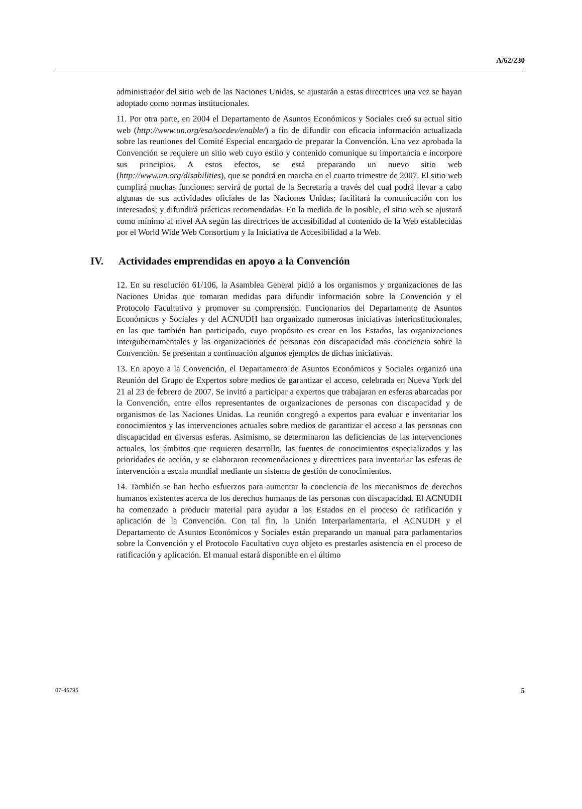A/62/230
administrador del sitio web de las Naciones Unidas, se ajustarán a estas directrices una vez se hayan adoptado como normas institucionales.
11. Por otra parte, en 2004 el Departamento de Asuntos Económicos y Sociales creó su actual sitio web (http://www.un.org/esa/socdev/enable/) a fin de difundir con eficacia información actualizada sobre las reuniones del Comité Especial encargado de preparar la Convención. Una vez aprobada la Convención se requiere un sitio web cuyo estilo y contenido comunique su importancia e incorpore sus principios. A estos efectos, se está preparando un nuevo sitio web (http://www.un.org/disabilities), que se pondrá en marcha en el cuarto trimestre de 2007. El sitio web cumplirá muchas funciones: servirá de portal de la Secretaría a través del cual podrá llevar a cabo algunas de sus actividades oficiales de las Naciones Unidas; facilitará la comunicación con los interesados; y difundirá prácticas recomendadas. En la medida de lo posible, el sitio web se ajustará como mínimo al nivel AA según las directrices de accesibilidad al contenido de la Web establecidas por el World Wide Web Consortium y la Iniciativa de Accesibilidad a la Web.
IV. Actividades emprendidas en apoyo a la Convención
12. En su resolución 61/106, la Asamblea General pidió a los organismos y organizaciones de las Naciones Unidas que tomaran medidas para difundir información sobre la Convención y el Protocolo Facultativo y promover su comprensión. Funcionarios del Departamento de Asuntos Económicos y Sociales y del ACNUDH han organizado numerosas iniciativas interinstitucionales, en las que también han participado, cuyo propósito es crear en los Estados, las organizaciones intergubernamentales y las organizaciones de personas con discapacidad más conciencia sobre la Convención. Se presentan a continuación algunos ejemplos de dichas iniciativas.
13. En apoyo a la Convención, el Departamento de Asuntos Económicos y Sociales organizó una Reunión del Grupo de Expertos sobre medios de garantizar el acceso, celebrada en Nueva York del 21 al 23 de febrero de 2007. Se invitó a participar a expertos que trabajaran en esferas abarcadas por la Convención, entre ellos representantes de organizaciones de personas con discapacidad y de organismos de las Naciones Unidas. La reunión congregó a expertos para evaluar e inventariar los conocimientos y las intervenciones actuales sobre medios de garantizar el acceso a las personas con discapacidad en diversas esferas. Asimismo, se determinaron las deficiencias de las intervenciones actuales, los ámbitos que requieren desarrollo, las fuentes de conocimientos especializados y las prioridades de acción, y se elaboraron recomendaciones y directrices para inventariar las esferas de intervención a escala mundial mediante un sistema de gestión de conocimientos.
14. También se han hecho esfuerzos para aumentar la conciencia de los mecanismos de derechos humanos existentes acerca de los derechos humanos de las personas con discapacidad. El ACNUDH ha comenzado a producir material para ayudar a los Estados en el proceso de ratificación y aplicación de la Convención. Con tal fin, la Unión Interparlamentaria, el ACNUDH y el Departamento de Asuntos Económicos y Sociales están preparando un manual para parlamentarios sobre la Convención y el Protocolo Facultativo cuyo objeto es prestarles asistencia en el proceso de ratificación y aplicación. El manual estará disponible en el último
07-45795 5